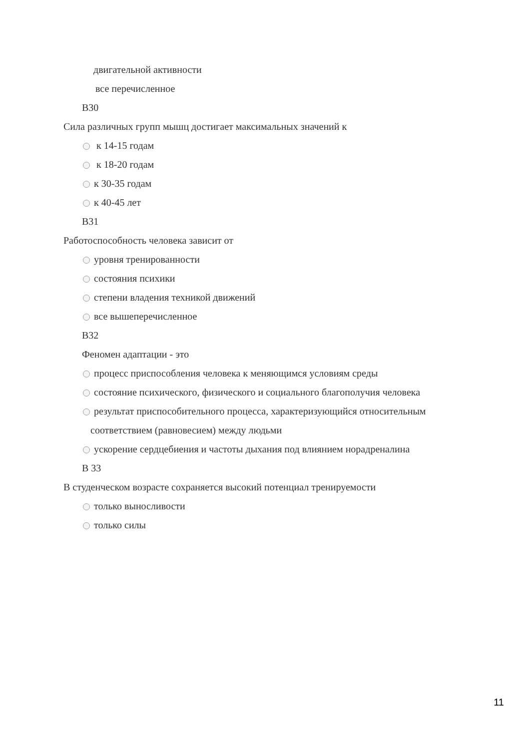двигательной активности
все перечисленное
В30
Сила различных групп мышц достигает максимальных значений к
к 14-15 годам
к 18-20 годам
к 30-35 годам
к 40-45 лет
В31
Работоспособность человека зависит от
уровня тренированности
состояния психики
степени владения техникой движений
все вышеперечисленное
В32
Феномен адаптации - это
процесс приспособления человека к меняющимся условиям среды
состояние психического, физического и социального благополучия человека
результат приспособительного процесса, характеризующийся относительным
соответствием (равновесием) между людьми
ускорение сердцебиения и частоты дыхания под влиянием норадреналина
В 33
В студенческом возрасте сохраняется высокий потенциал тренируемости
только выносливости
только силы
11